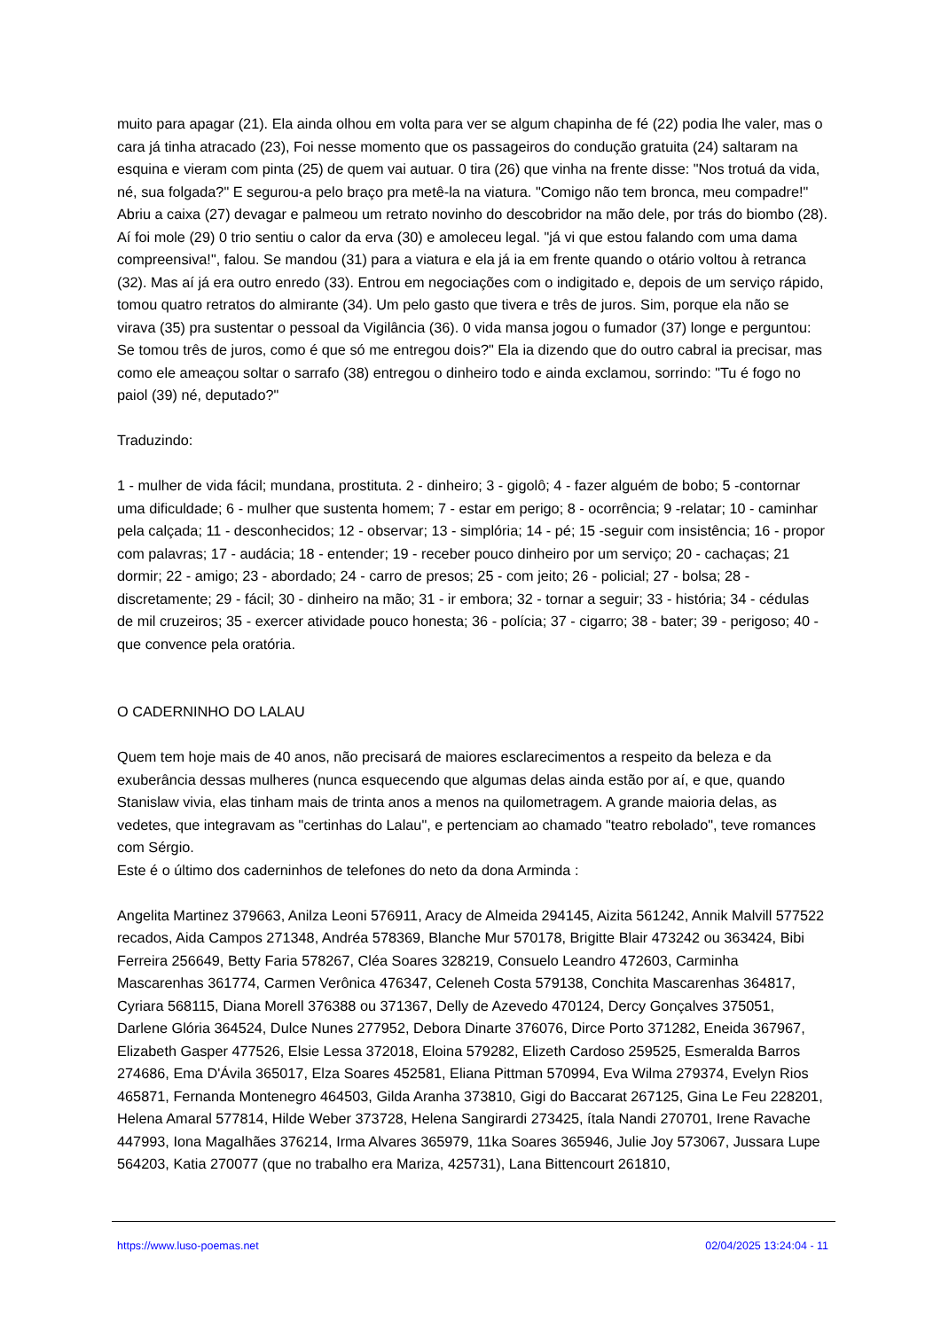muito para apagar (21). Ela ainda olhou em volta para ver se algum chapinha de fé (22) podia lhe valer, mas o cara já tinha atracado (23), Foi nesse momento que os passageiros do condução gratuita (24) saltaram na esquina e vieram com pinta (25) de quem vai autuar. 0 tira (26) que vinha na frente disse: "Nos trotuá da vida, né, sua folgada?" E segurou-a pelo braço pra metê-la na viatura. "Comigo não tem bronca, meu compadre!" Abriu a caixa (27) devagar e palmeou um retrato novinho do descobridor na mão dele, por trás do biombo (28). Aí foi mole (29) 0 trio sentiu o calor da erva (30) e amoleceu legal. "já vi que estou falando com uma dama compreensiva!", falou. Se mandou (31) para a viatura e ela já ia em frente quando o otário voltou à retranca (32). Mas aí já era outro enredo (33). Entrou em negociações com o indigitado e, depois de um serviço rápido, tomou quatro retratos do almirante (34). Um pelo gasto que tivera e três de juros. Sim, porque ela não se virava (35) pra sustentar o pessoal da Vigilância (36). 0 vida mansa jogou o fumador (37) longe e perguntou: Se tomou três de juros, como é que só me entregou dois?" Ela ia dizendo que do outro cabral ia precisar, mas como ele ameaçou soltar o sarrafo (38) entregou o dinheiro todo e ainda exclamou, sorrindo: "Tu é fogo no paiol (39) né, deputado?"
Traduzindo:
1 - mulher de vida fácil; mundana, prostituta. 2 - dinheiro; 3 - gigolô; 4 - fazer alguém de bobo; 5 -contornar uma dificuldade; 6 - mulher que sustenta homem; 7 - estar em perigo; 8 - ocorrência; 9 -relatar; 10 - caminhar pela calçada; 11 - desconhecidos; 12 - observar; 13 - simplória; 14 - pé; 15 -seguir com insistência; 16 - propor com palavras; 17 - audácia; 18 - entender; 19 - receber pouco dinheiro por um serviço; 20 - cachaças; 21 dormir; 22 - amigo; 23 - abordado; 24 - carro de presos; 25 - com jeito; 26 - policial; 27 - bolsa; 28 - discretamente; 29 - fácil; 30 - dinheiro na mão; 31 - ir embora; 32 - tornar a seguir; 33 - história; 34 - cédulas de mil cruzeiros; 35 - exercer atividade pouco honesta; 36 - polícia; 37 - cigarro; 38 - bater; 39 - perigoso; 40 - que convence pela oratória.
O CADERNINHO DO LALAU
Quem tem hoje mais de 40 anos, não precisará de maiores esclarecimentos a respeito da beleza e da exuberância dessas mulheres (nunca esquecendo que algumas delas ainda estão por aí, e que, quando Stanislaw vivia, elas tinham mais de trinta anos a menos na quilometragem. A grande maioria delas, as vedetes, que integravam as "certinhas do Lalau", e pertenciam ao chamado "teatro rebolado", teve romances com Sérgio.
Este é o último dos caderninhos de telefones do neto da dona Arminda :
Angelita Martinez 379663, Anilza Leoni 576911, Aracy de Almeida 294145, Aizita 561242, Annik Malvill 577522 recados, Aida Campos 271348, Andréa 578369, Blanche Mur 570178, Brigitte Blair 473242 ou 363424, Bibi Ferreira 256649, Betty Faria 578267, Cléa Soares 328219, Consuelo Leandro 472603, Carminha Mascarenhas 361774, Carmen Verônica 476347, Celeneh Costa 579138, Conchita Mascarenhas 364817, Cyriara 568115, Diana Morell 376388 ou 371367, Delly de Azevedo 470124, Dercy Gonçalves 375051, Darlene Glória 364524, Dulce Nunes 277952, Debora Dinarte 376076, Dirce Porto 371282, Eneida 367967, Elizabeth Gasper 477526, Elsie Lessa 372018, Eloina 579282, Elizeth Cardoso 259525, Esmeralda Barros 274686, Ema D'Ávila 365017, Elza Soares 452581, Eliana Pittman 570994, Eva Wilma 279374, Evelyn Rios 465871, Fernanda Montenegro 464503, Gilda Aranha 373810, Gigi do Baccarat 267125, Gina Le Feu 228201, Helena Amaral 577814, Hilde Weber 373728, Helena Sangirardi 273425, ítala Nandi 270701, Irene Ravache 447993, Iona Magalhães 376214, Irma Alvares 365979, 11ka Soares 365946, Julie Joy 573067, Jussara Lupe 564203, Katia 270077 (que no trabalho era Mariza, 425731), Lana Bittencourt 261810,
https://www.luso-poemas.net 02/04/2025 13:24:04 - 11